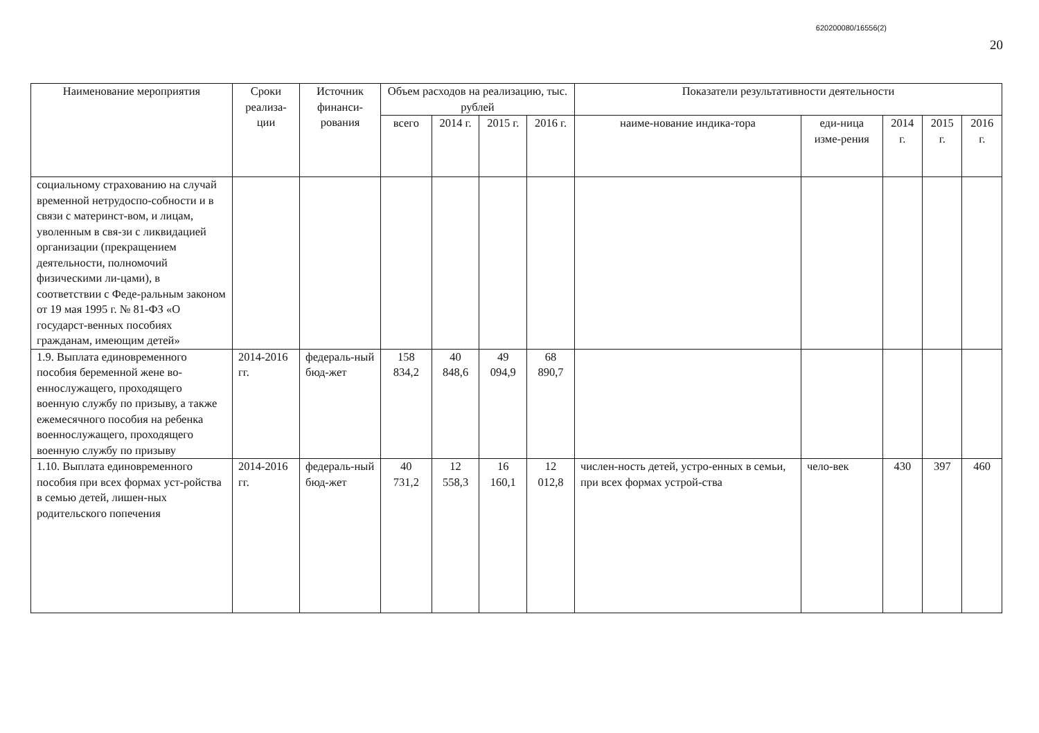620200080/16556(2)
20
| Наименование мероприятия | Сроки реализа-ции | Источник финанси-рования | Объем расходов на реализацию, тыс. рублей | | | | Показатели результативности деятельности | | | | |
| --- | --- | --- | --- | --- | --- | --- | --- | --- | --- | --- | --- |
| | | | всего | 2014 г. | 2015 г. | 2016 г. | наиме-нование индика-тора | еди-ница изме-рения | 2014 г. | 2015 г. | 2016 г. |
| социальному страхованию на случай временной нетрудоспо-собности и в связи с материнст-вом, и лицам, уволенным в свя-зи с ликвидацией организации (прекращением деятельности, полномочий физическими ли-цами), в соответствии с Феде-ральным законом от 19 мая 1995 г. № 81-ФЗ «О государст-венных пособиях гражданам, имеющим детей» | | | | | | | | | | | |
| 1.9. Выплата единовременного пособия беременной жене во-еннослужащего, проходящего военную службу по призыву, а также ежемесячного пособия на ребенка военнослужащего, проходящего военную службу по призыву | 2014-2016 гг. | федераль-ный бюд-жет | 158 834,2 | 40 848,6 | 49 094,9 | 68 890,7 | | | | | |
| 1.10. Выплата единовременного пособия при всех формах уст-ройства в семью детей, лишен-ных родительского попечения | 2014-2016 гг. | федераль-ный бюд-жет | 40 731,2 | 12 558,3 | 16 160,1 | 12 012,8 | числен-ность детей, устро-енных в семьи, при всех формах устрой-ства | чело-век | 430 | 397 | 460 |